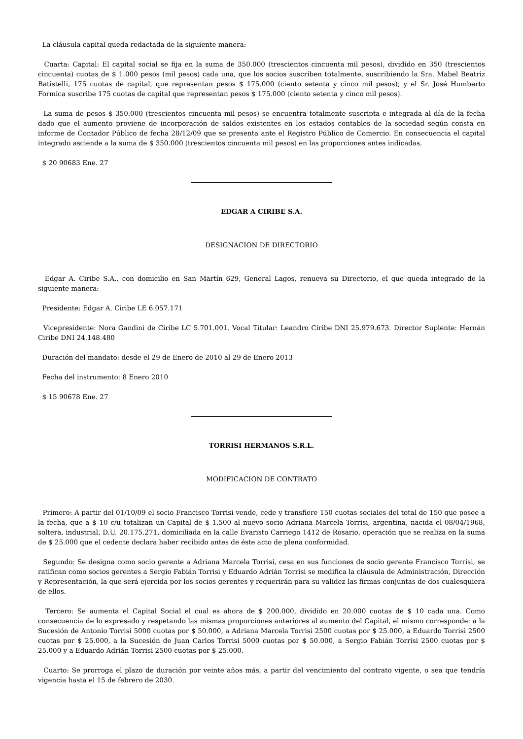La cláusula capital queda redactada de la siguiente manera:
Cuarta: Capital: El capital social se fija en la suma de 350.000 (trescientos cincuenta mil pesos), dividido en 350 (trescientos cincuenta) cuotas de $ 1.000 pesos (mil pesos) cada una, que los socios suscriben totalmente, suscribiendo la Sra. Mabel Beatriz Batistelli, 175 cuotas de capital, que representan pesos $ 175.000 (ciento setenta y cinco mil pesos); y el Sr. José Humberto Formica suscribe 175 cuotas de capital que representan pesos $ 175.000 (ciento setenta y cinco mil pesos).
La suma de pesos $ 350.000 (trescientos cincuenta mil pesos) se encuentra totalmente suscripta e integrada al día de la fecha dado que el aumento proviene de incorporación de saldos existentes en los estados contables de la sociedad según consta en informe de Contador Público de fecha 28/12/09 que se presenta ante el Registro Público de Comercio. En consecuencia el capital integrado asciende a la suma de $ 350.000 (trescientos cincuenta mil pesos) en las proporciones antes indicadas.
$ 20 90683 Ene. 27
EDGAR A CIRIBE S.A.
DESIGNACION DE DIRECTORIO
Edgar A. Ciribe S.A., con domicilio en San Martín 629, General Lagos, renueva su Directorio, el que queda integrado de la siguiente manera:
Presidente: Edgar A. Ciribe LE 6.057.171
Vicepresidente: Nora Gandini de Ciribe LC 5.701.001. Vocal Titular: Leandro Ciribe DNI 25.979.673. Director Suplente: Hernán Ciribe DNI 24.148.480
Duración del mandato: desde el 29 de Enero de 2010 al 29 de Enero 2013
Fecha del instrumento: 8 Enero 2010
$ 15 90678 Ene. 27
TORRISI HERMANOS S.R.L.
MODIFICACION DE CONTRATO
Primero: A partir del 01/10/09 el socio Francisco Torrisi vende, cede y transfiere 150 cuotas sociales del total de 150 que posee a la fecha, que a $ 10 c/u totalizan un Capital de $ 1.500 al nuevo socio Adriana Marcela Torrisi, argentina, nacida el 08/04/1968, soltera, industrial, D.U. 20.175.271, domiciliada en la calle Evaristo Carriego 1412 de Rosario, operación que se realiza en la suma de $ 25.000 que el cedente declara haber recibido antes de éste acto de plena conformidad.
Segundo: Se designa como socio gerente a Adriana Marcela Torrisi, cesa en sus funciones de socio gerente Francisco Torrisi, se ratifican como socios gerentes a Sergio Fabián Torrisi y Eduardo Adrián Torrisi se modifica la cláusula de Administración, Dirección y Representación, la que será ejercida por los socios gerentes y requerirán para su validez las firmas conjuntas de dos cualesquiera de ellos.
Tercero: Se aumenta el Capital Social el cual es ahora de $ 200.000, dividido en 20.000 cuotas de $ 10 cada una. Como consecuencia de lo expresado y respetando las mismas proporciones anteriores al aumento del Capital, el mismo corresponde: a la Sucesión de Antonio Torrisi 5000 cuotas por $ 50.000, a Adriana Marcela Torrisi 2500 cuotas por $ 25.000, a Eduardo Torrisi 2500 cuotas por $ 25.000, a la Sucesión de Juan Carlos Torrisi 5000 cuotas por $ 50.000, a Sergio Fabián Torrisi 2500 cuotas por $ 25.000 y a Eduardo Adrián Torrisi 2500 cuotas por $ 25.000.
Cuarto: Se prorroga el plazo de duración por veinte años más, a partir del vencimiento del contrato vigente, o sea que tendría vigencia hasta el 15 de febrero de 2030.